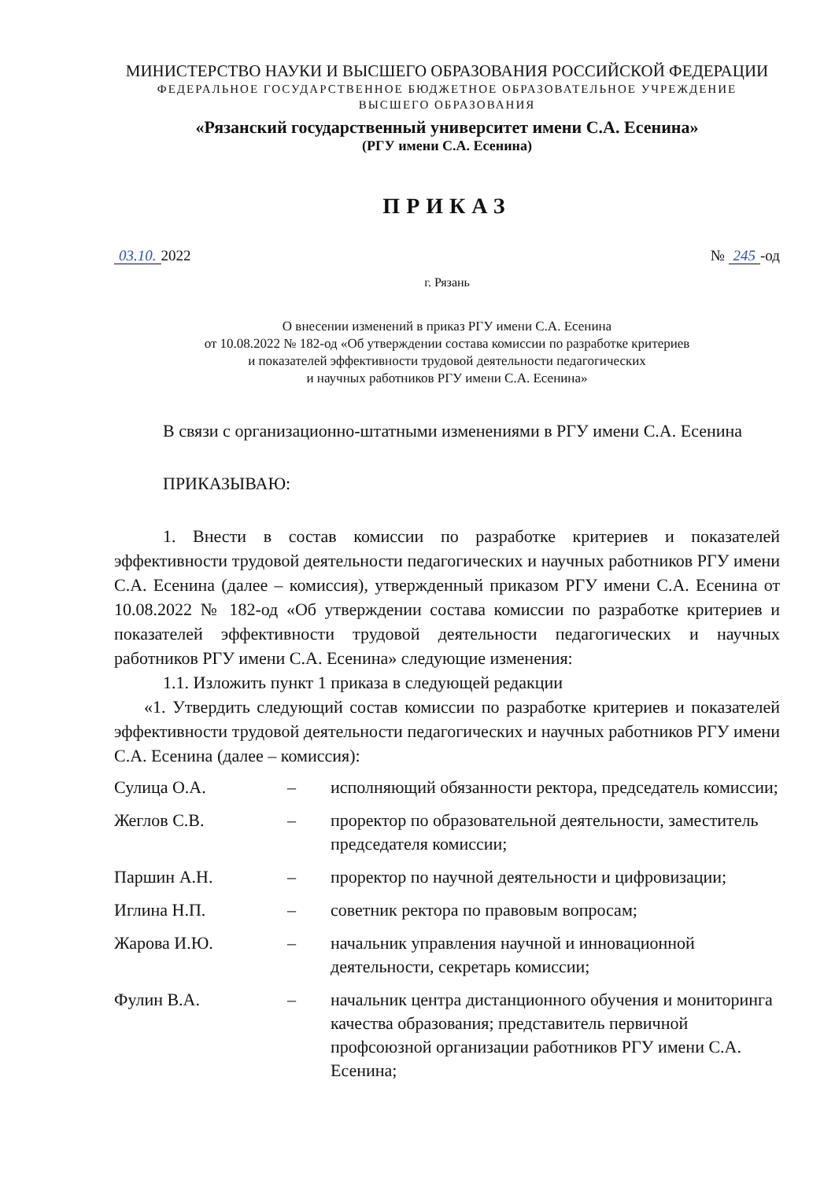МИНИСТЕРСТВО НАУКИ И ВЫСШЕГО ОБРАЗОВАНИЯ РОССИЙСКОЙ ФЕДЕРАЦИИ
ФЕДЕРАЛЬНОЕ ГОСУДАРСТВЕННОЕ БЮДЖЕТНОЕ ОБРАЗОВАТЕЛЬНОЕ УЧРЕЖДЕНИЕ
ВЫСШЕГО ОБРАЗОВАНИЯ
«Рязанский государственный университет имени С.А. Есенина»
(РГУ имени С.А. Есенина)
ПРИКАЗ
03.10. 2022 № 245 -од
г. Рязань
О внесении изменений в приказ РГУ имени С.А. Есенина
от 10.08.2022 № 182-од «Об утверждении состава комиссии по разработке критериев
и показателей эффективности трудовой деятельности педагогических
и научных работников РГУ имени С.А. Есенина»
В связи с организационно-штатными изменениями в РГУ имени С.А. Есенина
ПРИКАЗЫВАЮ:
1. Внести в состав комиссии по разработке критериев и показателей эффективности трудовой деятельности педагогических и научных работников РГУ имени С.А. Есенина (далее – комиссия), утвержденный приказом РГУ имени С.А. Есенина от 10.08.2022 № 182-од «Об утверждении состава комиссии по разработке критериев и показателей эффективности трудовой деятельности педагогических и научных работников РГУ имени С.А. Есенина» следующие изменения:
1.1. Изложить пункт 1 приказа в следующей редакции
«1. Утвердить следующий состав комиссии по разработке критериев и показателей эффективности трудовой деятельности педагогических и научных работников РГУ имени С.А. Есенина (далее – комиссия):
| Сулица О.А. | – | исполняющий обязанности ректора, председатель комиссии; |
| Жеглов С.В. | – | проректор по образовательной деятельности, заместитель председателя комиссии; |
| Паршин А.Н. | – | проректор по научной деятельности и цифровизации; |
| Иглина Н.П. | – | советник ректора по правовым вопросам; |
| Жарова И.Ю. | – | начальник управления научной и инновационной деятельности, секретарь комиссии; |
| Фулин В.А. | – | начальник центра дистанционного обучения и мониторинга качества образования; представитель первичной профсоюзной организации работников РГУ имени С.А. Есенина; |